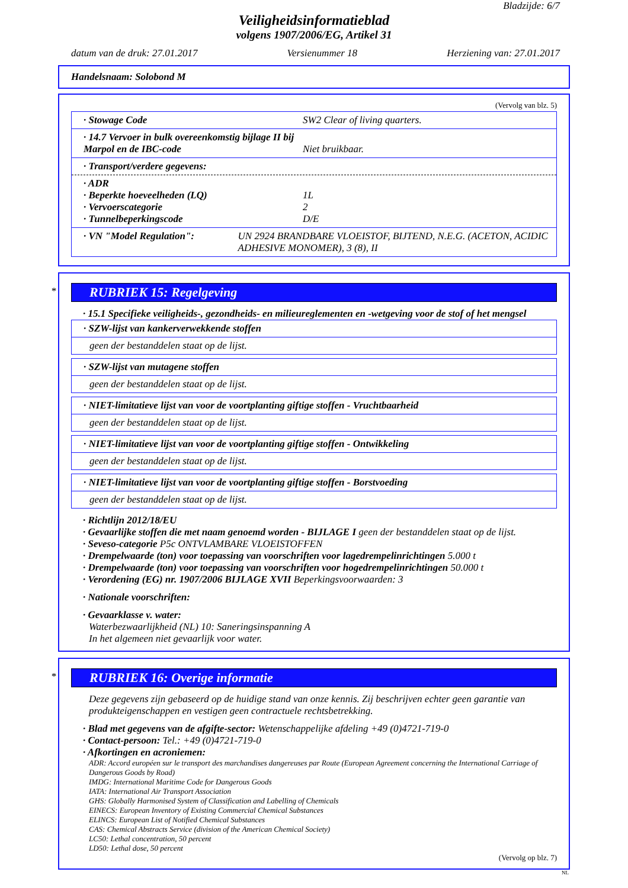Bladzijde: 6/7
Veiligheidsinformatieblad
volgens 1907/2006/EG, Artikel 31
datum van de druk: 27.01.2017 Versienummer 18 Herziening van: 27.01.2017
Handelsnaam: Solobond M
(Vervolg van blz. 5)
· Stowage Code SW2 Clear of living quarters.
· 14.7 Vervoer in bulk overeenkomstig bijlage II bij Marpol en de IBC-code Niet bruikbaar.
· Transport/verdere gegevens:
· ADR
· Beperkte hoeveelheden (LQ)
· Vervoerscategorie
· Tunnelbeperkingscode
1L
2
D/E
· VN "Model Regulation": UN 2924 BRANDBARE VLOEISTOF, BIJTEND, N.E.G. (ACETON, ACIDIC ADHESIVE MONOMER), 3 (8), II
*
RUBRIEK 15: Regelgeving
· 15.1 Specifieke veiligheids-, gezondheids- en milieureglementen en -wetgeving voor de stof of het mengsel
· SZW-lijst van kankerverwekkende stoffen
geen der bestanddelen staat op de lijst.
· SZW-lijst van mutagene stoffen
geen der bestanddelen staat op de lijst.
· NIET-limitatieve lijst van voor de voortplanting giftige stoffen - Vruchtbaarheid
geen der bestanddelen staat op de lijst.
· NIET-limitatieve lijst van voor de voortplanting giftige stoffen - Ontwikkeling
geen der bestanddelen staat op de lijst.
· NIET-limitatieve lijst van voor de voortplanting giftige stoffen - Borstvoeding
geen der bestanddelen staat op de lijst.
· Richtlijn 2012/18/EU
· Gevaarlijke stoffen die met naam genoemd worden - BIJLAGE I geen der bestanddelen staat op de lijst.
· Seveso-categorie P5c ONTVLAMBARE VLOEISTOFFEN
· Drempelwaarde (ton) voor toepassing van voorschriften voor lagedrempelinrichtingen 5.000 t
· Drempelwaarde (ton) voor toepassing van voorschriften voor hogedrempelinrichtingen 50.000 t
· Verordening (EG) nr. 1907/2006 BIJLAGE XVII Beperkingsvoorwaarden: 3
· Nationale voorschriften:
· Gevaarklasse v. water:
Waterbezwaarlijkheid (NL) 10: Saneringsinspanning A
In het algemeen niet gevaarlijk voor water.
*
RUBRIEK 16: Overige informatie
Deze gegevens zijn gebaseerd op de huidige stand van onze kennis. Zij beschrijven echter geen garantie van produkteigenschappen en vestigen geen contractuele rechtsbetrekking.
· Blad met gegevens van de afgifte-sector: Wetenschappelijke afdeling +49 (0)4721-719-0
· Contact-persoon: Tel.: +49 (0)4721-719-0
· Afkortingen en acroniemen:
ADR: Accord européen sur le transport des marchandises dangereuses par Route (European Agreement concerning the International Carriage of Dangerous Goods by Road)
IMDG: International Maritime Code for Dangerous Goods
IATA: International Air Transport Association
GHS: Globally Harmonised System of Classification and Labelling of Chemicals
EINECS: European Inventory of Existing Commercial Chemical Substances
ELINCS: European List of Notified Chemical Substances
CAS: Chemical Abstracts Service (division of the American Chemical Society)
LC50: Lethal concentration, 50 percent
LD50: Lethal dose, 50 percent
(Vervolg op blz. 7)
NL